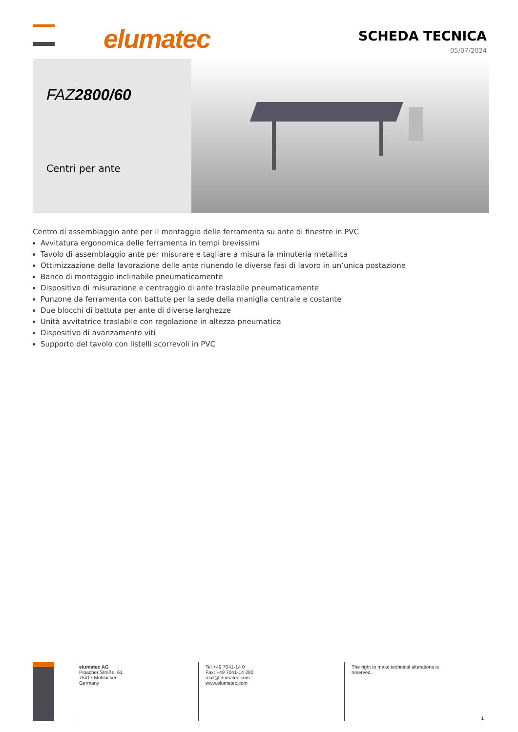elumatec SCHEDA TECNICA
05/07/2024
FAZ2800/60
Centri per ante
Centro di assemblaggio ante per il montaggio delle ferramenta su ante di finestre in PVC
Avvitatura ergonomica delle ferramenta in tempi brevissimi
Tavolo di assemblaggio ante per misurare e tagliare a misura la minuteria metallica
Ottimizzazione della lavorazione delle ante riunendo le diverse fasi di lavoro in un’unica postazione
Banco di montaggio inclinabile pneumaticamente
Dispositivo di misurazione e centraggio di ante traslabile pneumaticamente
Punzone da ferramenta con battute per la sede della maniglia centrale e costante
Due blocchi di battuta per ante di diverse larghezze
Unità avvitatrice traslabile con regolazione in altezza pneumatica
Dispositivo di avanzamento viti
Supporto del tavolo con listelli scorrevoli in PVC
elumatec AG
Pinacher Straße, 61
75417 Mühlacker
Germany
Tel +49 7041-14 0
Fax: +49 7041-14 280
mail@elumatec.com
www.elumatec.com
The right to make technical alterations is
reserved.
1